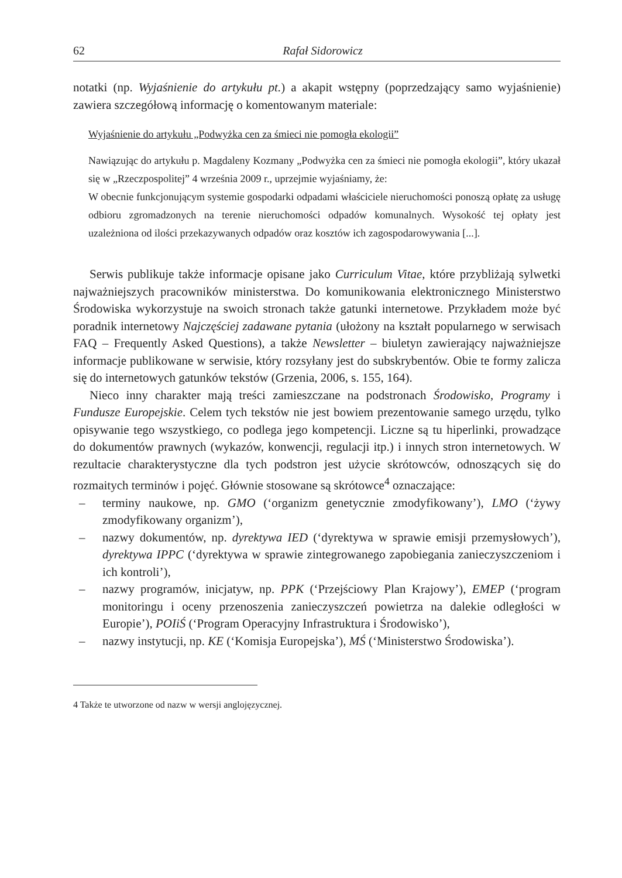62 Rafał Sidorowicz
notatki (np. Wyjaśnienie do artykułu pt.) a akapit wstępny (poprzedzający samo wyja­śnienie) zawiera szczegółową informację o komentowanym materiale:
Wyjaśnienie do artykułu „Podwyżka cen za śmieci nie pomogła ekologii”
Nawiązując do artykułu p. Magdaleny Kozmany „Podwyżka cen za śmieci nie pomogła ekologii”, który ukazał się w „Rzeczpospolitej” 4 września 2009 r., uprzejmie wyjaśniamy, że:
W obecnie funkcjonującym systemie gospodarki odpadami właściciele nieruchomości ponoszą opłatę za usługę odbioru zgromadzonych na terenie nieruchomości odpadów komunalnych. Wysokość tej opłaty jest uzależniona od ilości przekazywanych odpadów oraz kosztów ich zagospodarowywania [...].
Serwis publikuje także informacje opisane jako Curriculum Vitae, które przy­bliżają sylwetki najważniejszych pracowników ministerstwa. Do komunikowania elektronicznego Ministerstwo Środowiska wykorzystuje na swoich stronach także gatunki internetowe. Przykładem może być poradnik internetowy Najczęściej zada­wane pytania (ułożony na kształt popularnego w serwisach FAQ – Frequently Asked Questions), a także Newsletter – biuletyn zawierający najważniejsze informacje publikowane w serwisie, który rozsyłany jest do subskrybentów. Obie te formy zali­cza się do internetowych gatunków tekstów (Grzenia, 2006, s. 155, 164).
Nieco inny charakter mają treści zamieszczane na podstronach Środowisko, Pro­gramy i Fundusze Europejskie. Celem tych tekstów nie jest bowiem prezentowanie samego urzędu, tylko opisywanie tego wszystkiego, co podlega jego kompetencji. Liczne są tu hiperlinki, prowadzące do dokumentów prawnych (wykazów, konwencji, regulacji itp.) i innych stron internetowych. W rezultacie charakterystyczne dla tych podstron jest użycie skrótowców, odnoszących się do rozmaitych terminów i pojęć. Głównie stosowane są skrótowce<sup>4</sup> oznaczające:
– terminy naukowe, np. GMO (‘organizm genetycznie zmodyfikowany’), LMO (‘żywy zmodyfikowany organizm’),
– nazwy dokumentów, np. dyrektywa IED (‘dyrektywa w sprawie emisji przemy­słowych’), dyrektywa IPPC (‘dyrektywa w sprawie zintegrowanego zapobiega­nia zanieczyszczeniom i ich kontroli’),
– nazwy programów, inicjatyw, np. PPK (‘Przejściowy Plan Krajowy’), EMEP (‘program monitoringu i oceny przenoszenia zanieczyszczeń powietrza na da­lekie odległości w Europie’), POIiŚ (‘Program Operacyjny Infrastruktura i Śro­dowisko’),
– nazwy instytucji, np. KE (‘Komisja Europejska’), MŚ (‘Ministerstwo Środo­wiska’).
4 Także te utworzone od nazw w wersji anglojęzycznej.